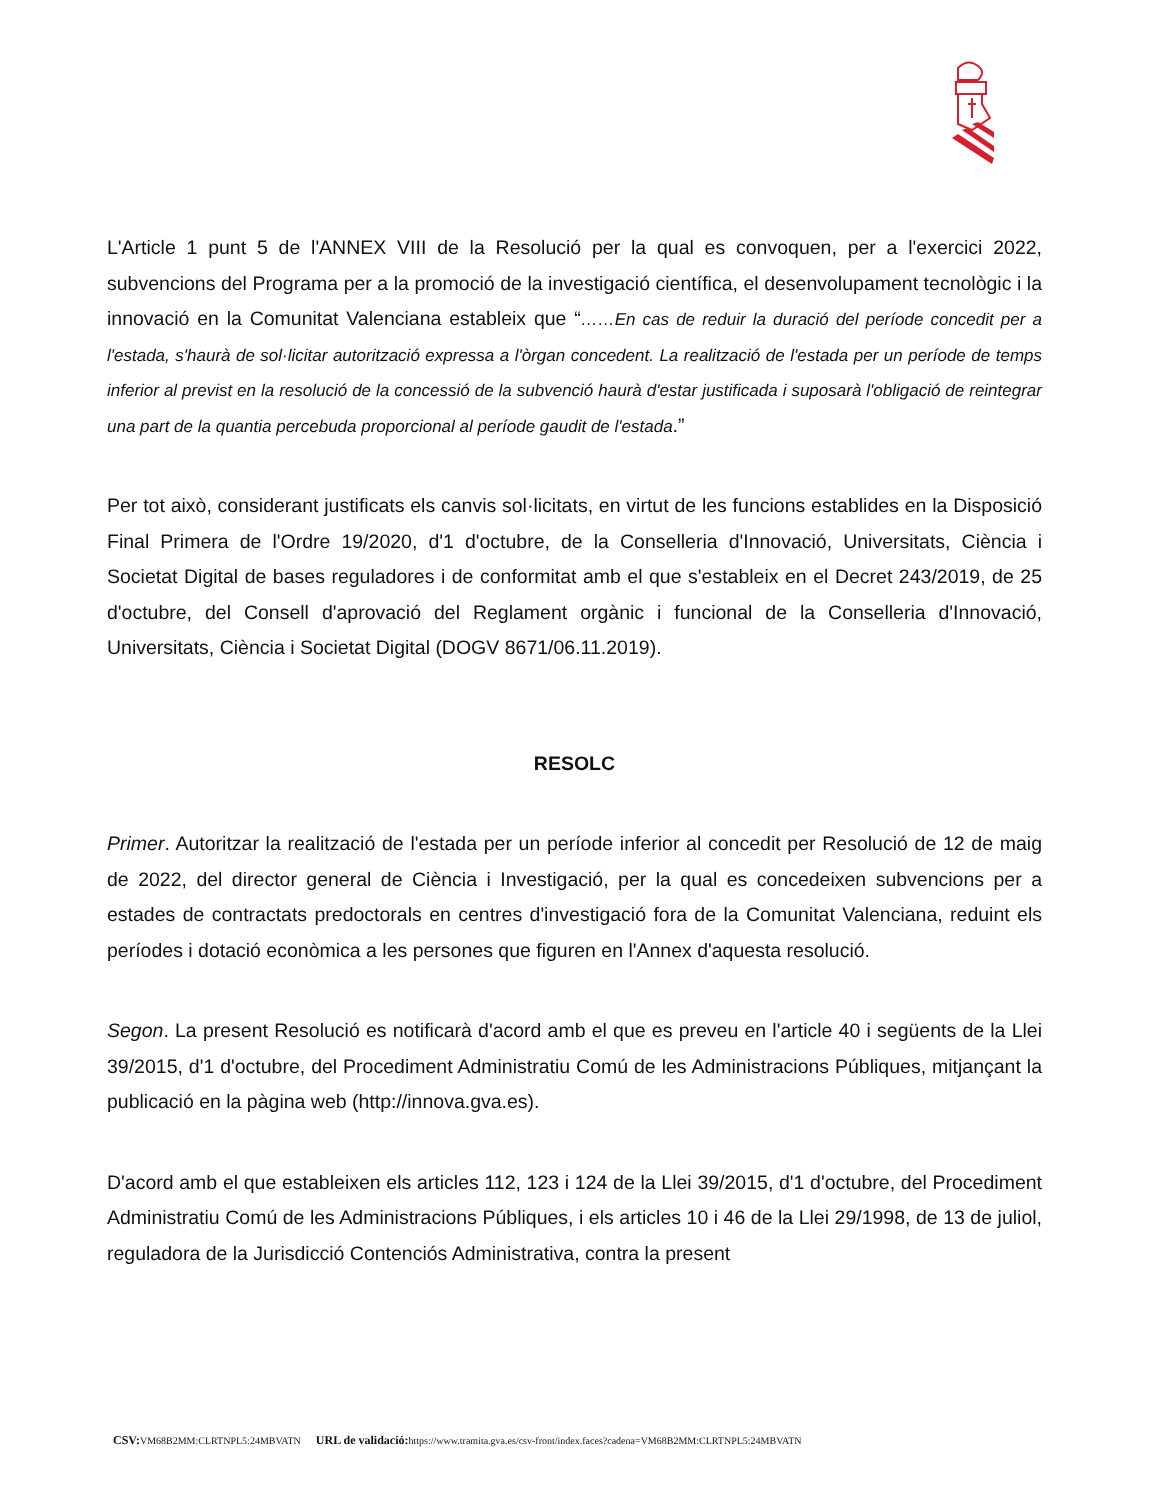L'Article 1 punt 5 de l'ANNEX VIII de la Resolució per la qual es convoquen, per a l'exercici 2022, subvencions del Programa per a la promoció de la investigació científica, el desenvolupament tecnològic i la innovació en la Comunitat Valenciana estableix que “……En cas de reduir la duració del període concedit per a l'estada, s'haurà de sol·licitar autorització expressa a l'òrgan concedent. La realització de l'estada per un període de temps inferior al previst en la resolució de la concessió de la subvenció haurà d'estar justificada i suposarà l'obligació de reintegrar una part de la quantia percebuda proporcional al període gaudit de l'estada.”
Per tot això, considerant justificats els canvis sol·licitats, en virtut de les funcions establides en la Disposició Final Primera de l'Ordre 19/2020, d'1 d'octubre, de la Conselleria d'Innovació, Universitats, Ciència i Societat Digital de bases reguladores i de conformitat amb el que s'estableix en el Decret 243/2019, de 25 d'octubre, del Consell d'aprovació del Reglament orgànic i funcional de la Conselleria d'Innovació, Universitats, Ciència i Societat Digital (DOGV 8671/06.11.2019).
RESOLC
Primer. Autoritzar la realització de l'estada per un període inferior al concedit per Resolució de 12 de maig de 2022, del director general de Ciència i Investigació, per la qual es concedeixen subvencions per a estades de contractats predoctorals en centres d'investigació fora de la Comunitat Valenciana, reduint els períodes i dotació econòmica a les persones que figuren en l'Annex d'aquesta resolució.
Segon. La present Resolució es notificarà d'acord amb el que es preveu en l'article 40 i següents de la Llei 39/2015, d'1 d'octubre, del Procediment Administratiu Comú de les Administracions Públiques, mitjançant la publicació en la pàgina web (http://innova.gva.es).
D'acord amb el que estableixen els articles 112, 123 i 124 de la Llei 39/2015, d'1 d'octubre, del Procediment Administratiu Comú de les Administracions Públiques, i els articles 10 i 46 de la Llei 29/1998, de 13 de juliol, reguladora de la Jurisdicció Contenciós Administrativa, contra la present
CSV: VM68B2MM:CLRTNPL5:24MBVATN URL de validació: https://www.tramita.gva.es/csv-front/index.faces?cadena=VM68B2MM:CLRTNPL5:24MBVATN